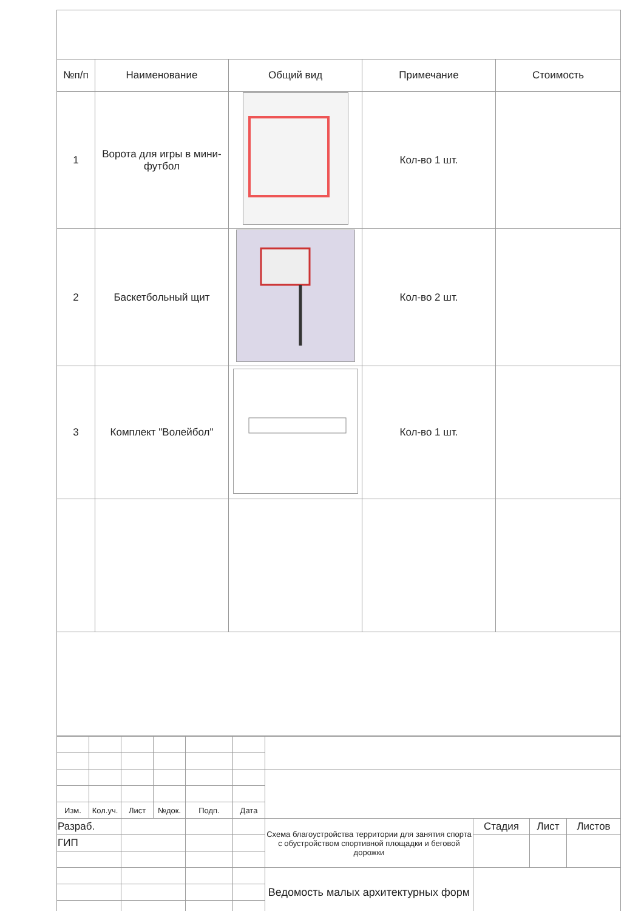| №п/п | Наименование | Общий вид | Примечание | Стоимость |
| --- | --- | --- | --- | --- |
| 1 | Ворота для игры в мини-футбол | | Кол-во 1 шт. | |
| 2 | Баскетбольный щит | | Кол-во 2 шт. | |
| 3 | Комплект "Волейбол" | | Кол-во 1 шт. | |
| Изм. | Кол.уч. | Лист | №док. | Подп. | Дата | | | | |
| Разраб. | | | | | | Схема благоустройства территории для занятия спорта с обустройством спортивной площадки и беговой дорожки | Стадия | Лист | Листов |
| ГИП | | | | | | | | | |
| | | | | | | Ведомость малых архитектурных форм | | | |